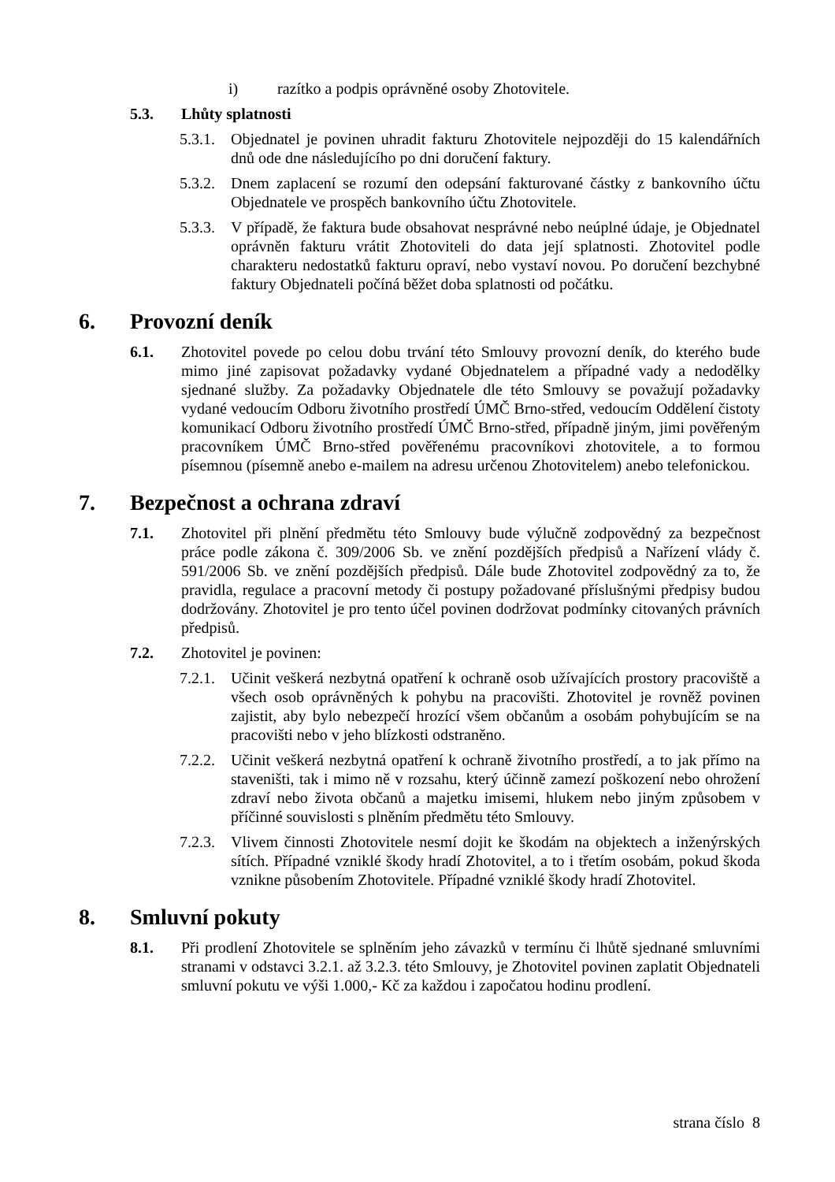i) razítko a podpis oprávněné osoby Zhotovitele.
5.3. Lhůty splatnosti
5.3.1.
Objednatel je povinen uhradit fakturu Zhotovitele nejpozději do 15 kalendářních dnů ode dne následujícího po dni doručení faktury.
5.3.2.
Dnem zaplacení se rozumí den odepsání fakturované částky z bankovního účtu Objednatele ve prospěch bankovního účtu Zhotovitele.
5.3.3.
V případě, že faktura bude obsahovat nesprávné nebo neúplné údaje, je Objednatel oprávněn fakturu vrátit Zhotoviteli do data její splatnosti. Zhotovitel podle charakteru nedostatků fakturu opraví, nebo vystaví novou. Po doručení bezchybné faktury Objednateli počíná běžet doba splatnosti od počátku.
6. Provozní deník
6.1. Zhotovitel povede po celou dobu trvání této Smlouvy provozní deník, do kterého bude mimo jiné zapisovat požadavky vydané Objednatelem a případné vady a nedodělky sjednané služby. Za požadavky Objednatele dle této Smlouvy se považují požadavky vydané vedoucím Odboru životního prostředí ÚMČ Brno-střed, vedoucím Oddělení čistoty komunikací Odboru životního prostředí ÚMČ Brno-střed, případně jiným, jimi pověřeným pracovníkem ÚMČ Brno-střed pověřenému pracovníkovi zhotovitele, a to formou písemnou (písemně anebo e-mailem na adresu určenou Zhotovitelem) anebo telefonickou.
7. Bezpečnost a ochrana zdraví
7.1. Zhotovitel při plnění předmětu této Smlouvy bude výlučně zodpovědný za bezpečnost práce podle zákona č. 309/2006 Sb. ve znění pozdějších předpisů a Nařízení vlády č. 591/2006 Sb. ve znění pozdějších předpisů. Dále bude Zhotovitel zodpovědný za to, že pravidla, regulace a pracovní metody či postupy požadované příslušnými předpisy budou dodržovány. Zhotovitel je pro tento účel povinen dodržovat podmínky citovaných právních předpisů.
7.2. Zhotovitel je povinen:
7.2.1.
Učinit veškerá nezbytná opatření k ochraně osob užívajících prostory pracoviště a všech osob oprávněných k pohybu na pracovišti. Zhotovitel je rovněž povinen zajistit, aby bylo nebezpečí hrozící všem občanům a osobám pohybujícím se na pracovišti nebo v jeho blízkosti odstraněno.
7.2.2.
Učinit veškerá nezbytná opatření k ochraně životního prostředí, a to jak přímo na staveništi, tak i mimo ně v rozsahu, který účinně zamezí poškození nebo ohrožení zdraví nebo života občanů a majetku imisemi, hlukem nebo jiným způsobem v příčinné souvislosti s plněním předmětu této Smlouvy.
7.2.3.
Vlivem činnosti Zhotovitele nesmí dojit ke škodám na objektech a inženýrských sítích. Případné vzniklé škody hradí Zhotovitel, a to i třetím osobám, pokud škoda vznikne působením Zhotovitele. Případné vzniklé škody hradí Zhotovitel.
8. Smluvní pokuty
8.1. Při prodlení Zhotovitele se splněním jeho závazků v termínu či lhůtě sjednané smluvními stranami v odstavci 3.2.1. až 3.2.3. této Smlouvy, je Zhotovitel povinen zaplatit Objednateli smluvní pokutu ve výši 1.000,- Kč za každou i započatou hodinu prodlení.
strana číslo 8